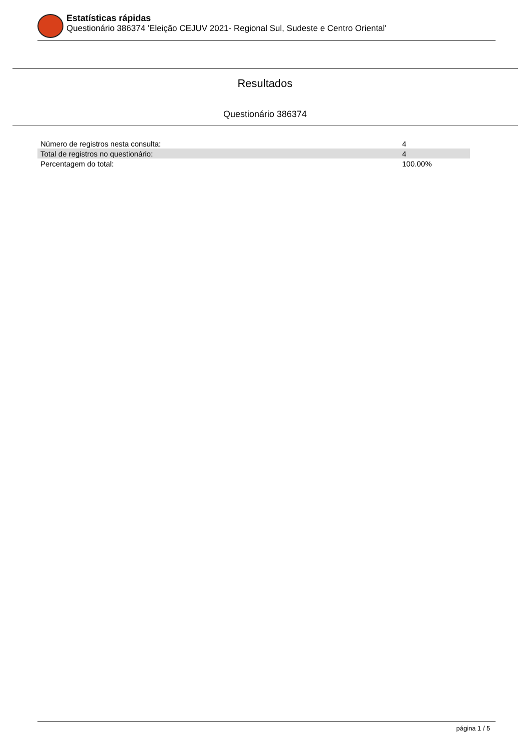Estatísticas rápidas
Questionário 386374 'Eleição CEJUV 2021- Regional Sul, Sudeste e Centro Oriental'
Resultados
Questionário 386374
| Número de registros nesta consulta: | 4 |
| Total de registros no questionário: | 4 |
| Percentagem do total: | 100.00% |
página 1 / 5